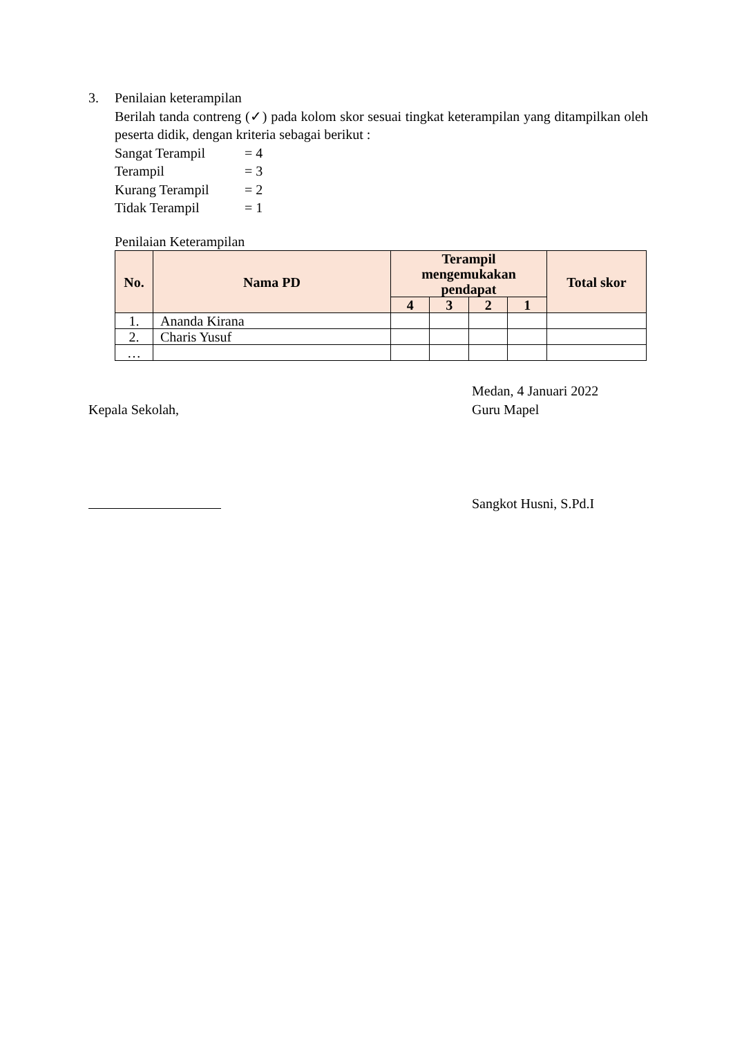3. Penilaian keterampilan
Berilah tanda contreng (✓) pada kolom skor sesuai tingkat keterampilan yang ditampilkan oleh peserta didik, dengan kriteria sebagai berikut :
Sangat Terampil = 4
Terampil = 3
Kurang Terampil = 2
Tidak Terampil = 1
Penilaian Keterampilan
| No. | Nama PD | Terampil mengemukakan pendapat | | | | Total skor |
| --- | --- | --- | --- | --- | --- | --- |
| | | 4 | 3 | 2 | 1 | |
| 1. | Ananda Kirana | | | | | |
| 2. | Charis Yusuf | | | | | |
| … | | | | | | |
Kepala Sekolah, Medan, 4 Januari 2022
Guru Mapel
Sangkot Husni, S.Pd.I